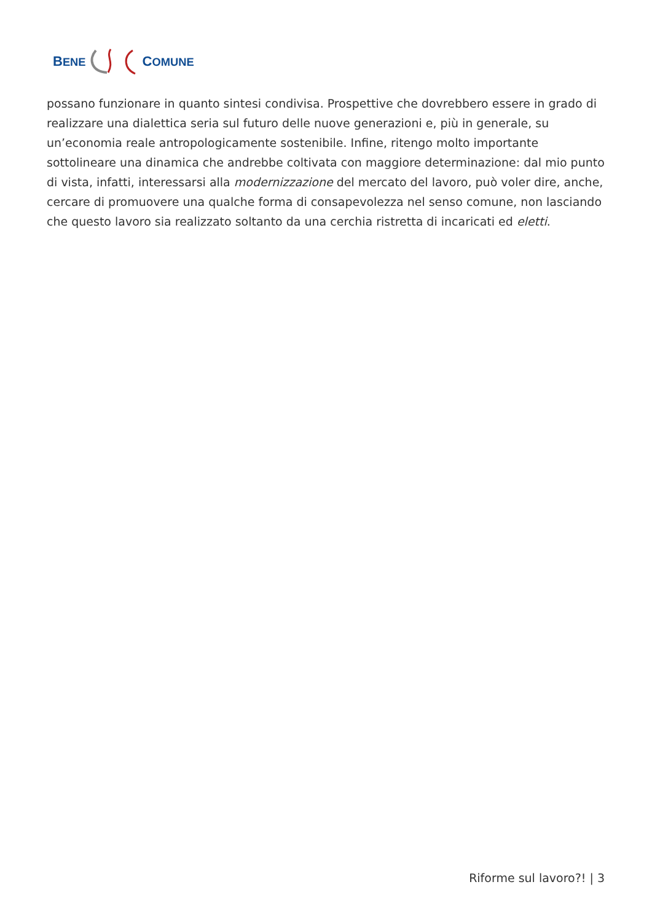BENE COMUNE
possano funzionare in quanto sintesi condivisa. Prospettive che dovrebbero essere in grado di realizzare una dialettica seria sul futuro delle nuove generazioni e, più in generale, su un’economia reale antropologicamente sostenibile. Infine, ritengo molto importante sottolineare una dinamica che andrebbe coltivata con maggiore determinazione: dal mio punto di vista, infatti, interessarsi alla modernizzazione del mercato del lavoro, può voler dire, anche, cercare di promuovere una qualche forma di consapevolezza nel senso comune, non lasciando che questo lavoro sia realizzato soltanto da una cerchia ristretta di incaricati ed eletti.
Riforme sul lavoro?! | 3